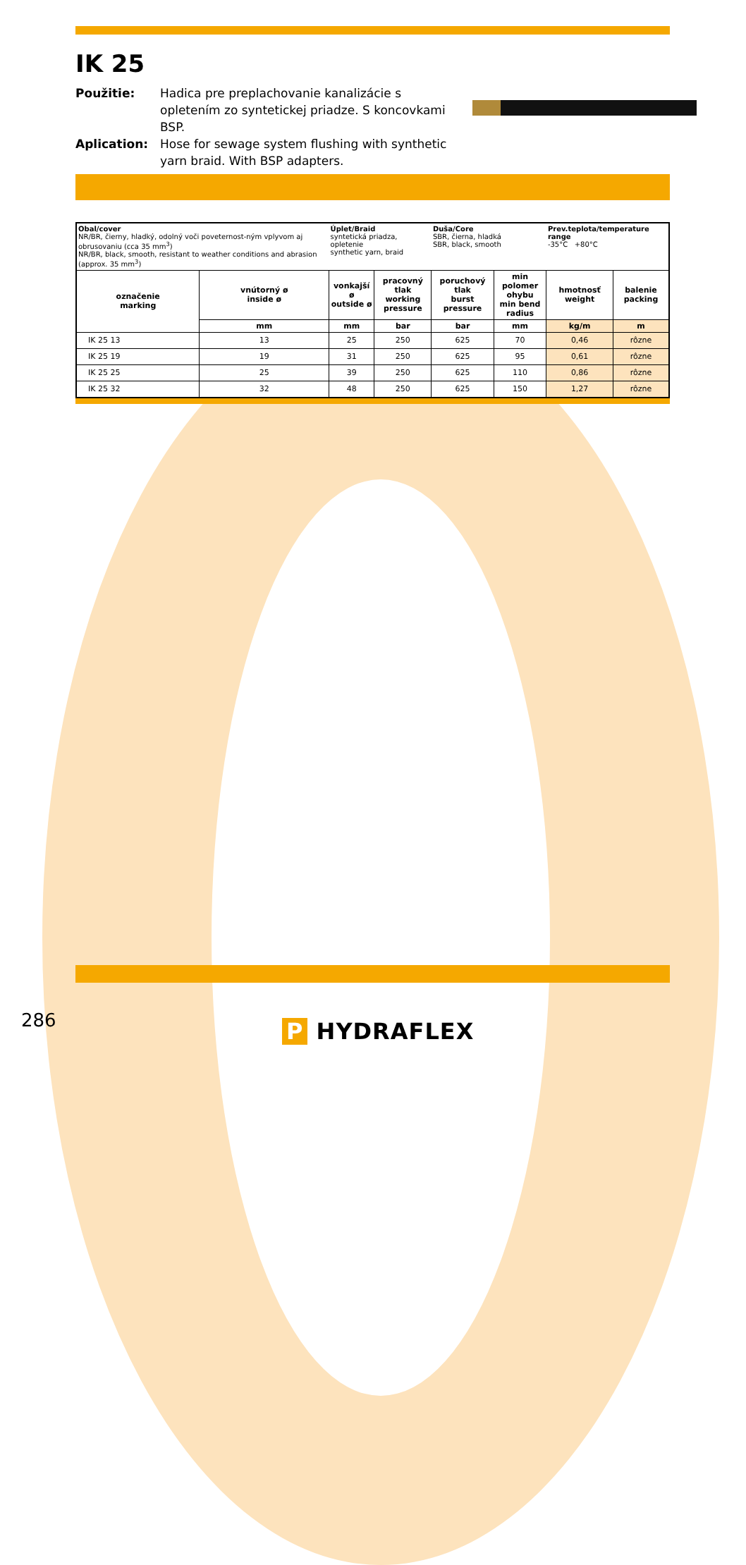IK 25
Použitie:
Hadica pre preplachovanie kanalizácie s opletením zo syntetickej priadze. S koncovkami BSP.
Aplication:
Hose for sewage system flushing with synthetic yarn braid. With BSP adapters.
| Obal/cover NR/BR, čierny, hladký, odolný voči poveternost-ným vplyvom aj obrusovaniu (cca 35 mm<sup>3</sup>) NR/BR, black, smooth, resistant to weather conditions and abrasion (approx. 35 mm<sup>3</sup>) | | Úplet/Braid syntetická priadza, opletenie synthetic yarn, braid | | Duša/Core SBR, čierna, hladká SBR, black, smooth | | Prev.teplota/temperature range -35°C +80°C | |
| označenie marking | vnútorný ø inside ø | vonkajší ø outside ø | pracovný tlak working pressure | poruchový tlak burst pressure | min polomer ohybu min bend radius | hmotnosť weight | balenie packing |
| | mm | mm | bar | bar | mm | kg/m | m |
| IK 25 13 | 13 | 25 | 250 | 625 | 70 | 0,46 | rôzne |
| IK 25 19 | 19 | 31 | 250 | 625 | 95 | 0,61 | rôzne |
| IK 25 25 | 25 | 39 | 250 | 625 | 110 | 0,86 | rôzne |
| IK 25 32 | 32 | 48 | 250 | 625 | 150 | 1,27 | rôzne |
286 P HYDRAFLEX